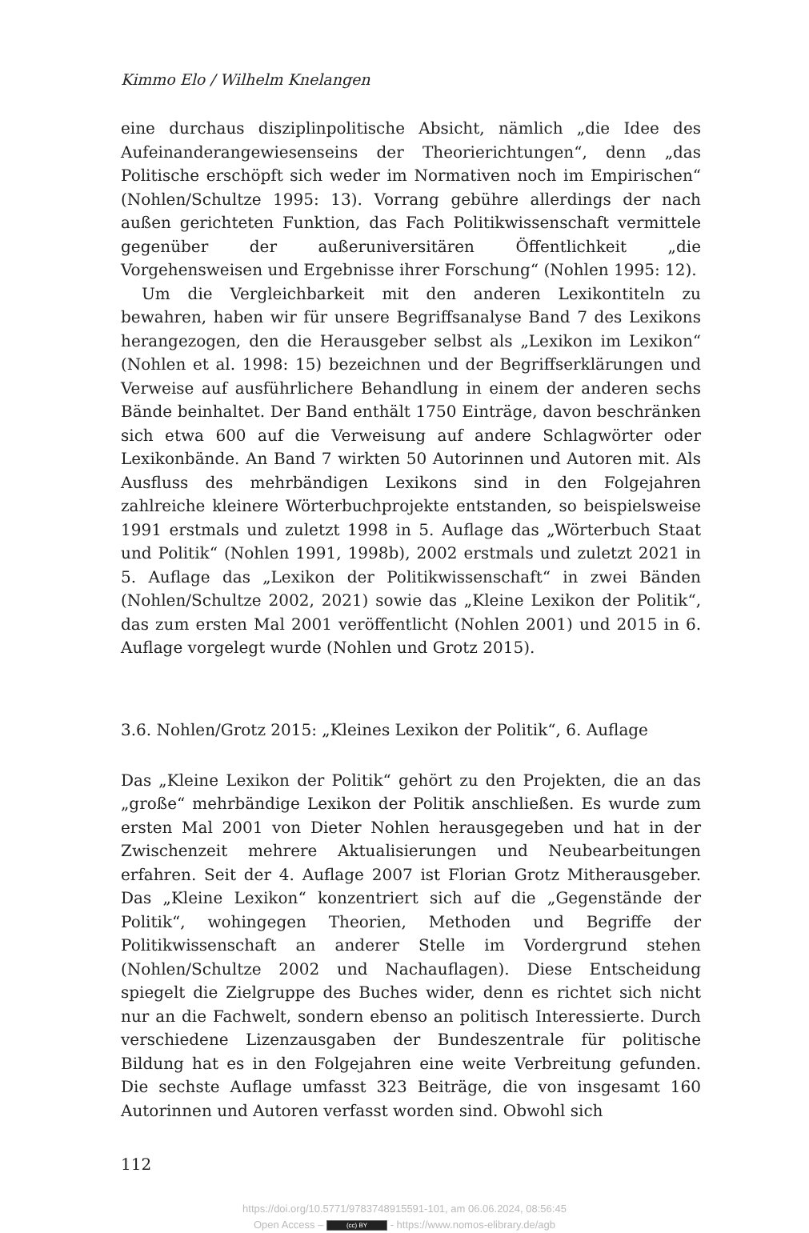Kimmo Elo / Wilhelm Knelangen
eine durchaus disziplinpolitische Absicht, nämlich „die Idee des Aufeinanderangewiesenseins der Theorierichtungen“, denn „das Politische erschöpft sich weder im Normativen noch im Empirischen“ (Nohlen/Schultze 1995: 13). Vorrang gebühre allerdings der nach außen gerichteten Funktion, das Fach Politikwissenschaft vermittele gegenüber der außeruniversitären Öffentlichkeit „die Vorgehensweisen und Ergebnisse ihrer Forschung“ (Nohlen 1995: 12).
Um die Vergleichbarkeit mit den anderen Lexikontiteln zu bewahren, haben wir für unsere Begriffsanalyse Band 7 des Lexikons herangezogen, den die Herausgeber selbst als „Lexikon im Lexikon“ (Nohlen et al. 1998: 15) bezeichnen und der Begriffserklärungen und Verweise auf ausführlichere Behandlung in einem der anderen sechs Bände beinhaltet. Der Band enthält 1750 Einträge, davon beschränken sich etwa 600 auf die Verweisung auf andere Schlagwörter oder Lexikonbände. An Band 7 wirkten 50 Autorinnen und Autoren mit. Als Ausfluss des mehrbändigen Lexikons sind in den Folgejahren zahlreiche kleinere Wörterbuchprojekte entstanden, so beispielsweise 1991 erstmals und zuletzt 1998 in 5. Auflage das „Wörterbuch Staat und Politik“ (Nohlen 1991, 1998b), 2002 erstmals und zuletzt 2021 in 5. Auflage das „Lexikon der Politikwissenschaft“ in zwei Bänden (Nohlen/Schultze 2002, 2021) sowie das „Kleine Lexikon der Politik“, das zum ersten Mal 2001 veröffentlicht (Nohlen 2001) und 2015 in 6. Auflage vorgelegt wurde (Nohlen und Grotz 2015).
3.6. Nohlen/Grotz 2015: „Kleines Lexikon der Politik“, 6. Auflage
Das „Kleine Lexikon der Politik“ gehört zu den Projekten, die an das „große“ mehrbändige Lexikon der Politik anschließen. Es wurde zum ersten Mal 2001 von Dieter Nohlen herausgegeben und hat in der Zwischenzeit mehrere Aktualisierungen und Neubearbeitungen erfahren. Seit der 4. Auflage 2007 ist Florian Grotz Mitherausgeber. Das „Kleine Lexikon“ konzentriert sich auf die „Gegenstände der Politik“, wohingegen Theorien, Methoden und Begriffe der Politikwissenschaft an anderer Stelle im Vordergrund stehen (Nohlen/Schultze 2002 und Nachauflagen). Diese Entscheidung spiegelt die Zielgruppe des Buches wider, denn es richtet sich nicht nur an die Fachwelt, sondern ebenso an politisch Interessierte. Durch verschiedene Lizenzausgaben der Bundeszentrale für politische Bildung hat es in den Folgejahren eine weite Verbreitung gefunden. Die sechste Auflage umfasst 323 Beiträge, die von insgesamt 160 Autorinnen und Autoren verfasst worden sind. Obwohl sich
112
https://doi.org/10.5771/9783748915591-101, am 06.06.2024, 08:56:45
Open Access – (cc) BY - https://www.nomos-elibrary.de/agb